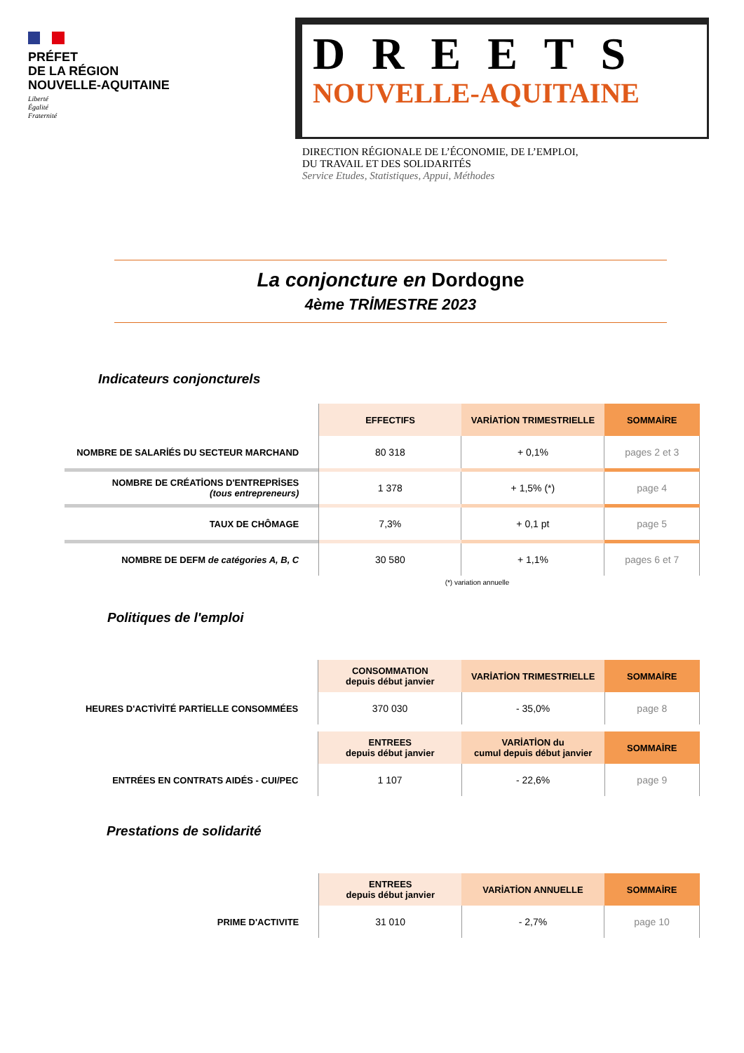PRÉFET
DE LA RÉGION
NOUVELLE-AQUITAINE
Liberté
Égalité
Fraternité
DREETS
NOUVELLE-AQUITAINE
DIRECTION RÉGIONALE DE L’ÉCONOMIE, DE L’EMPLOI,
DU TRAVAIL ET DES SOLIDARITÉS
Service Etudes, Statistiques, Appui, Méthodes
La conjoncture en Dordogne
4ème TRİMESTRE 2023
Indicateurs conjoncturels
| | EFFECTIFS | VARİATİON TRIMESTRIELLE | SOMMAİRE |
| --- | --- | --- | --- |
| NOMBRE DE SALARİÉS DU SECTEUR MARCHAND | 80 318 | + 0,1% | pages 2 et 3 |
| NOMBRE DE CRÉATİONS D'ENTREPRİSES (tous entrepreneurs) | 1 378 | + 1,5% (*) | page 4 |
| TAUX DE CHÔMAGE | 7,3% | + 0,1 pt | page 5 |
| NOMBRE DE DEFM de catégories A, B, C | 30 580 | + 1,1% | pages 6 et 7 |
(*) variation annuelle
Politiques de l'emploi
| | CONSOMMATION depuis début janvier | VARİATİON TRIMESTRIELLE | SOMMAİRE |
| --- | --- | --- | --- |
| HEURES D'ACTİVİTÉ PARTİELLE CONSOMMÉES | 370 030 | - 35,0% | page 8 |
| | ENTREES depuis début janvier | VARİATİON du cumul depuis début janvier | SOMMAİRE |
| ENTRÉES EN CONTRATS AIDÉS - CUI/PEC | 1 107 | - 22,6% | page 9 |
Prestations de solidarité
| | ENTREES depuis début janvier | VARİATİON ANNUELLE | SOMMAİRE |
| --- | --- | --- | --- |
| PRIME D'ACTIVITE | 31 010 | - 2,7% | page 10 |